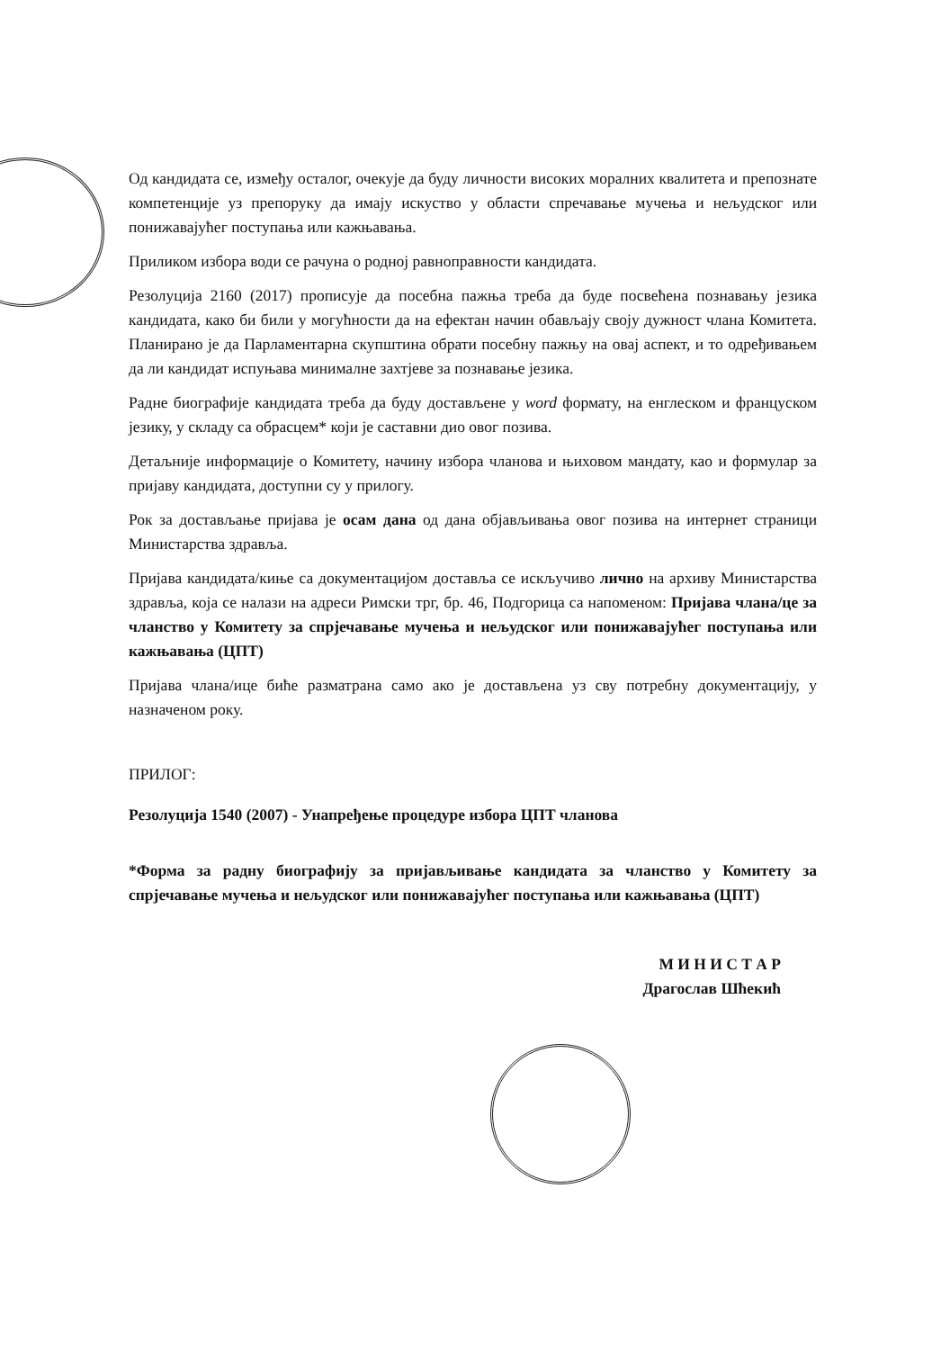Од кандидата се, између осталог, очекује да буду личности високих моралних квалитета и препознате компетенције уз препоруку да имају искуство у области спречавање мучења и нељудског или понижавајућег поступања или кажњавања.
Приликом избора води се рачуна о родној равноправности кандидата.
Резолуција 2160 (2017) прописује да посебна пажња треба да буде посвећена познавању језика кандидата, како би били у могућности да на ефектан начин обављају своју дужност члана Комитета. Планирано је да Парламентарна скупштина обрати посебну пажњу на овај аспект, и то одређивањем да ли кандидат испуњава минималне захтјеве за познавање језика.
Радне биографије кандидата треба да буду достављене у word формату, на енглеском и француском језику, у складу са обрасцем* који је саставни дио овог позива.
Детаљније информације о Комитету, начину избора чланова и њиховом мандату, као и формулар за пријаву кандидата, доступни су у прилогу.
Рок за достављање пријава је осам дана од дана објављивања овог позива на интернет страници Министарства здравља.
Пријава кандидата/киње са документацијом доставља се искључиво лично на архиву Министарства здравља, која се налази на адреси Римски трг, бр. 46, Подгорица са напоменом: Пријава члана/це за чланство у Комитету за спрјечавање мучења и нељудског или понижавајућег поступања или кажњавања (ЦПТ)
Пријава члана/ице биће разматрана само ако је достављена уз сву потребну документацију, у назначеном року.
ПРИЛОГ:
Резолуција 1540 (2007) - Унапређење процедуре избора ЦПТ чланова
*Форма за радну биографију за пријављивање кандидата за чланство у Комитету за спрјечавање мучења и нељудског или понижавајућег поступања или кажњавања (ЦПТ)
М И Н И С Т А Р
Драгослав Шћекић